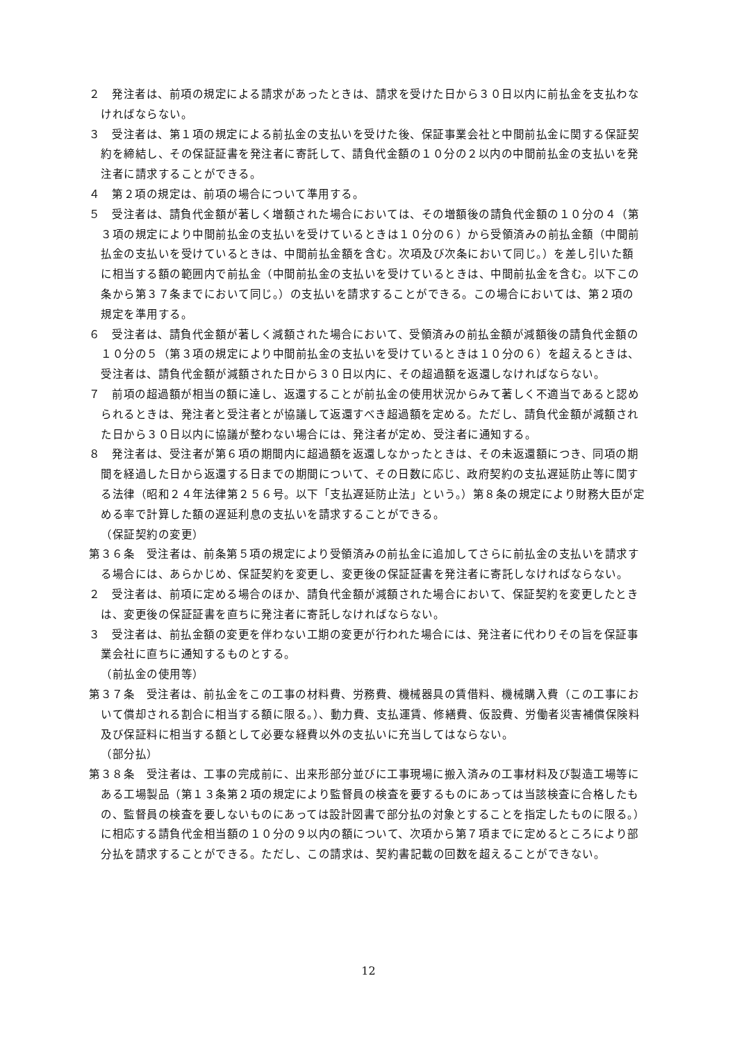２　発注者は、前項の規定による請求があったときは、請求を受けた日から３０日以内に前払金を支払わなければならない。
３　受注者は、第１項の規定による前払金の支払いを受けた後、保証事業会社と中間前払金に関する保証契約を締結し、その保証証書を発注者に寄託して、請負代金額の１０分の２以内の中間前払金の支払いを発注者に請求することができる。
４　第２項の規定は、前項の場合について準用する。
５　受注者は、請負代金額が著しく増額された場合においては、その増額後の請負代金額の１０分の４（第３項の規定により中間前払金の支払いを受けているときは１０分の６）から受領済みの前払金額（中間前払金の支払いを受けているときは、中間前払金額を含む。次項及び次条において同じ。）を差し引いた額に相当する額の範囲内で前払金（中間前払金の支払いを受けているときは、中間前払金を含む。以下この条から第３７条までにおいて同じ。）の支払いを請求することができる。この場合においては、第２項の規定を準用する。
６　受注者は、請負代金額が著しく減額された場合において、受領済みの前払金額が減額後の請負代金額の１０分の５（第３項の規定により中間前払金の支払いを受けているときは１０分の６）を超えるときは、受注者は、請負代金額が減額された日から３０日以内に、その超過額を返還しなければならない。
７　前項の超過額が相当の額に達し、返還することが前払金の使用状況からみて著しく不適当であると認められるときは、発注者と受注者とが協議して返還すべき超過額を定める。ただし、請負代金額が減額された日から３０日以内に協議が整わない場合には、発注者が定め、受注者に通知する。
８　発注者は、受注者が第６項の期間内に超過額を返還しなかったときは、その未返還額につき、同項の期間を経過した日から返還する日までの期間について、その日数に応じ、政府契約の支払遅延防止等に関する法律（昭和２４年法律第２５６号。以下「支払遅延防止法」という。）第８条の規定により財務大臣が定める率で計算した額の遅延利息の支払いを請求することができる。
（保証契約の変更）
第３６条　受注者は、前条第５項の規定により受領済みの前払金に追加してさらに前払金の支払いを請求する場合には、あらかじめ、保証契約を変更し、変更後の保証証書を発注者に寄託しなければならない。
２　受注者は、前項に定める場合のほか、請負代金額が減額された場合において、保証契約を変更したときは、変更後の保証証書を直ちに発注者に寄託しなければならない。
３　受注者は、前払金額の変更を伴わない工期の変更が行われた場合には、発注者に代わりその旨を保証事業会社に直ちに通知するものとする。
（前払金の使用等）
第３７条　受注者は、前払金をこの工事の材料費、労務費、機械器具の賃借料、機械購入費（この工事において償却される割合に相当する額に限る。）、動力費、支払運賃、修繕費、仮設費、労働者災害補償保険料及び保証料に相当する額として必要な経費以外の支払いに充当してはならない。
（部分払）
第３８条　受注者は、工事の完成前に、出来形部分並びに工事現場に搬入済みの工事材料及び製造工場等にある工場製品（第１３条第２項の規定により監督員の検査を要するものにあっては当該検査に合格したもの、監督員の検査を要しないものにあっては設計図書で部分払の対象とすることを指定したものに限る。）に相応する請負代金相当額の１０分の９以内の額について、次項から第７項までに定めるところにより部分払を請求することができる。ただし、この請求は、契約書記載の回数を超えることができない。
12